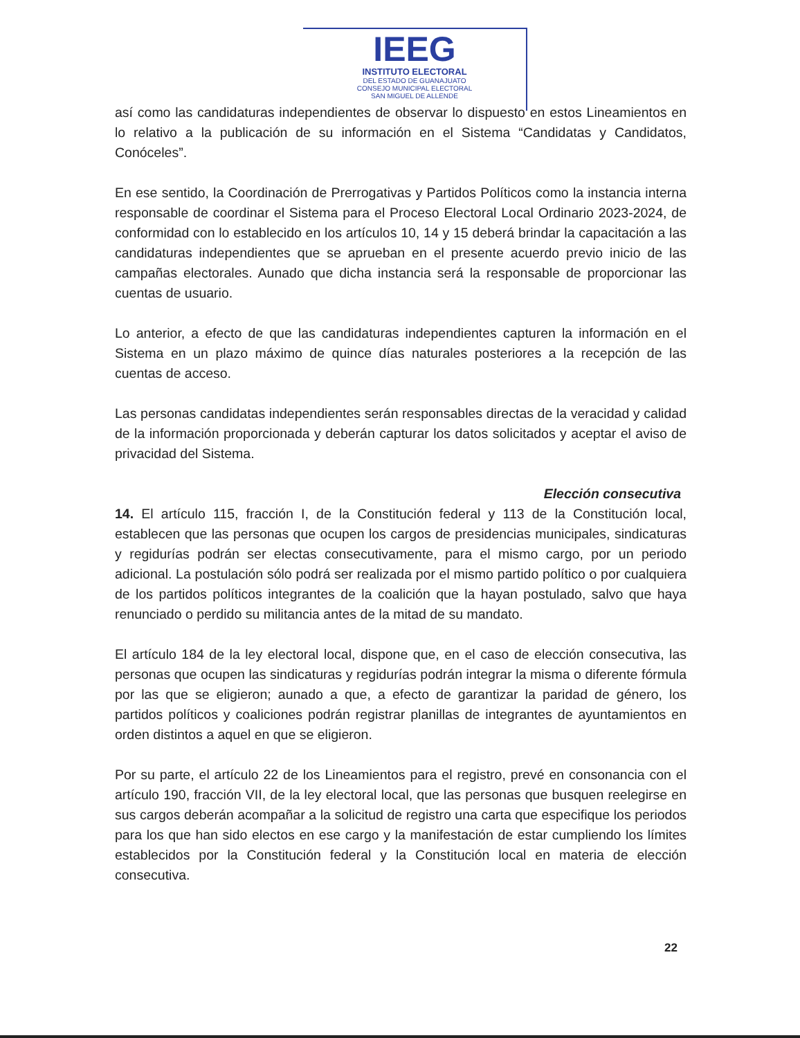IEEG
INSTITUTO ELECTORAL
DEL ESTADO DE GUANAJUATO
CONSEJO MUNICIPAL ELECTORAL
SAN MIGUEL DE ALLENDE
así como las candidaturas independientes de observar lo dispuesto en estos Lineamientos en lo relativo a la publicación de su información en el Sistema “Candidatas y Candidatos, Conóceles”.
En ese sentido, la Coordinación de Prerrogativas y Partidos Políticos como la instancia interna responsable de coordinar el Sistema para el Proceso Electoral Local Ordinario 2023-2024, de conformidad con lo establecido en los artículos 10, 14 y 15 deberá brindar la capacitación a las candidaturas independientes que se aprueban en el presente acuerdo previo inicio de las campañas electorales. Aunado que dicha instancia será la responsable de proporcionar las cuentas de usuario.
Lo anterior, a efecto de que las candidaturas independientes capturen la información en el Sistema en un plazo máximo de quince días naturales posteriores a la recepción de las cuentas de acceso.
Las personas candidatas independientes serán responsables directas de la veracidad y calidad de la información proporcionada y deberán capturar los datos solicitados y aceptar el aviso de privacidad del Sistema.
Elección consecutiva
14. El artículo 115, fracción I, de la Constitución federal y 113 de la Constitución local, establecen que las personas que ocupen los cargos de presidencias municipales, sindicaturas y regidurías podrán ser electas consecutivamente, para el mismo cargo, por un periodo adicional. La postulación sólo podrá ser realizada por el mismo partido político o por cualquiera de los partidos políticos integrantes de la coalición que la hayan postulado, salvo que haya renunciado o perdido su militancia antes de la mitad de su mandato.
El artículo 184 de la ley electoral local, dispone que, en el caso de elección consecutiva, las personas que ocupen las sindicaturas y regidurías podrán integrar la misma o diferente fórmula por las que se eligieron; aunado a que, a efecto de garantizar la paridad de género, los partidos políticos y coaliciones podrán registrar planillas de integrantes de ayuntamientos en orden distintos a aquel en que se eligieron.
Por su parte, el artículo 22 de los Lineamientos para el registro, prevé en consonancia con el artículo 190, fracción VII, de la ley electoral local, que las personas que busquen reelegirse en sus cargos deberán acompañar a la solicitud de registro una carta que especifique los periodos para los que han sido electos en ese cargo y la manifestación de estar cumpliendo los límites establecidos por la Constitución federal y la Constitución local en materia de elección consecutiva.
22